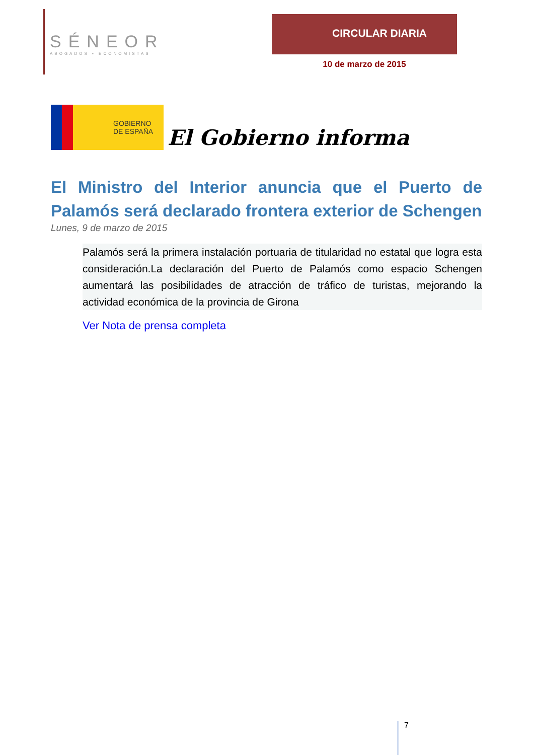SÉNEOR
ABOGADOS ▪ ECONOMISTAS
CIRCULAR DIARIA
10 de marzo de 2015
GOBIERNO
DE ESPAÑA
El Gobierno informa
El Ministro del Interior anuncia que el Puerto de Palamós será declarado frontera exterior de Schengen
Lunes, 9 de marzo de 2015
Palamós será la primera instalación portuaria de titularidad no estatal que logra esta consideración.La declaración del Puerto de Palamós como espacio Schengen aumentará las posibilidades de atracción de tráfico de turistas, mejorando la actividad económica de la provincia de Girona
Ver Nota de prensa completa
7